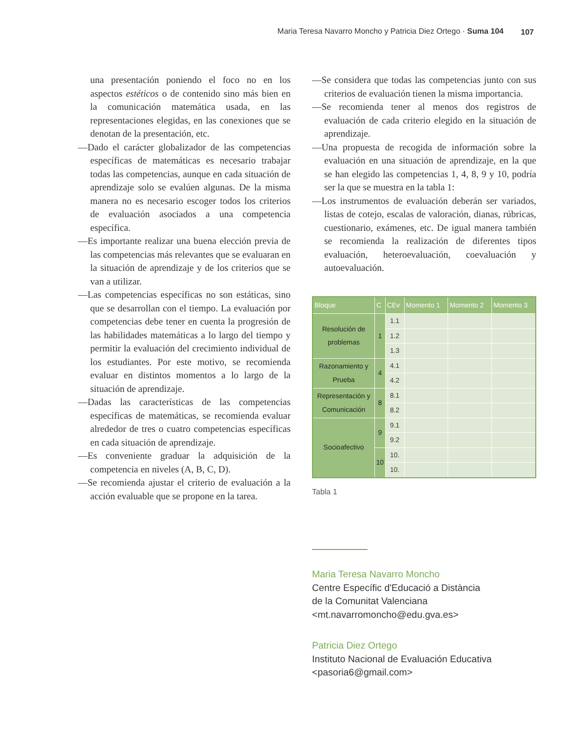Maria Teresa Navarro Moncho y Patricia Diez Ortego · Suma 104 107
una presentación poniendo el foco no en los aspectos estéticos o de contenido sino más bien en la comunicación matemática usada, en las representaciones elegidas, en las conexiones que se denotan de la presentación, etc.
—Dado el carácter globalizador de las competencias específicas de matemáticas es necesario trabajar todas las competencias, aunque en cada situación de aprendizaje solo se evalúen algunas. De la misma manera no es necesario escoger todos los criterios de evaluación asociados a una competencia específica.
—Es importante realizar una buena elección previa de las competencias más relevantes que se evaluaran en la situación de aprendizaje y de los criterios que se van a utilizar.
—Las competencias específicas no son estáticas, sino que se desarrollan con el tiempo. La evaluación por competencias debe tener en cuenta la progresión de las habilidades matemáticas a lo largo del tiempo y permitir la evaluación del crecimiento individual de los estudiantes. Por este motivo, se recomienda evaluar en distintos momentos a lo largo de la situación de aprendizaje.
—Dadas las características de las competencias específicas de matemáticas, se recomienda evaluar alrededor de tres o cuatro competencias específicas en cada situación de aprendizaje.
—Es conveniente graduar la adquisición de la competencia en niveles (A, B, C, D).
—Se recomienda ajustar el criterio de evaluación a la acción evaluable que se propone en la tarea.
—Se considera que todas las competencias junto con sus criterios de evaluación tienen la misma importancia.
—Se recomienda tener al menos dos registros de evaluación de cada criterio elegido en la situación de aprendizaje.
—Una propuesta de recogida de información sobre la evaluación en una situación de aprendizaje, en la que se han elegido las competencias 1, 4, 8, 9 y 10, podría ser la que se muestra en la tabla 1:
—Los instrumentos de evaluación deberán ser variados, listas de cotejo, escalas de valoración, dianas, rúbricas, cuestionario, exámenes, etc. De igual manera también se recomienda la realización de diferentes tipos evaluación, heteroevaluación, coevaluación y autoevaluación.
| Bloque | C | CEv | Momento 1 | Momento 2 | Momento 3 |
| --- | --- | --- | --- | --- | --- |
| Resolución de problemas | 1 | 1.1 | | | |
| | | 1.2 | | | |
| | | 1.3 | | | |
| Razonamiento y Prueba | 4 | 4.1 | | | |
| | | 4.2 | | | |
| Representación y Comunicación | 8 | 8.1 | | | |
| | | 8.2 | | | |
| Socioafectivo | 9 | 9.1 | | | |
| | | 9.2 | | | |
| | 10 | 10. | | | |
| | | 10. | | | |
Tabla 1
Maria Teresa Navarro Moncho
Centre Específic d'Educació a Distància
de la Comunitat Valenciana
<mt.navarromoncho@edu.gva.es>
Patricia Diez Ortego
Instituto Nacional de Evaluación Educativa
<pasoria6@gmail.com>